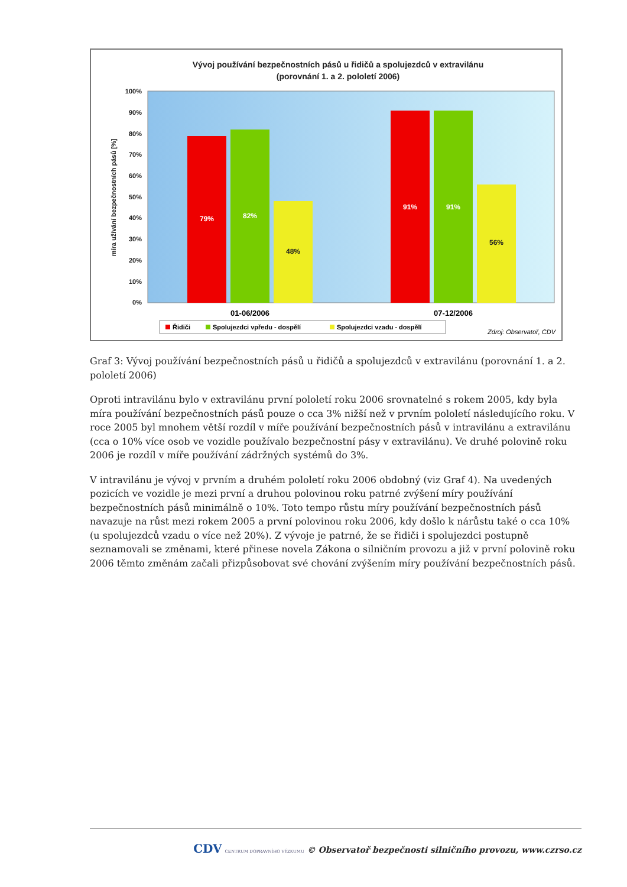Vývoj používání bezpečnostních pásů u řidičů a spolujezdců v extravilánu
(porovnání 1. a 2. pololetí 2006)
100%
90%
80%
70%
60%
50%
40%
30%
20%
10%
0%
míra užívání bezpečnostních pásů [%]
79%
82%
48%
91%
91%
56%
01-06/2006
07-12/2006
Řidiči
Spolujezdci vpředu - dospělí
Spolujezdci vzadu - dospělí
Zdroj: Observatoř, CDV
Graf 3: Vývoj používání bezpečnostních pásů u řidičů a spolujezdců v extravilánu (porovnání 1. a 2. pololetí 2006)
Oproti intravilánu bylo v extravilánu první pololetí roku 2006 srovnatelné s rokem 2005, kdy byla míra používání bezpečnostních pásů pouze o cca 3% nižší než v prvním pololetí následujícího roku. V roce 2005 byl mnohem větší rozdíl v míře používání bezpečnostních pásů v intravilánu a extravilánu (cca o 10% více osob ve vozidle používalo bezpečnostní pásy v extravilánu). Ve druhé polovině roku 2006 je rozdíl v míře používání zádržných systémů do 3%.
V intravilánu je vývoj v prvním a druhém pololetí roku 2006 obdobný (viz Graf 4). Na uvedených pozicích ve vozidle je mezi první a druhou polovinou roku patrné zvýšení míry používání bezpečnostních pásů minimálně o 10%. Toto tempo růstu míry používání bezpečnostních pásů navazuje na růst mezi rokem 2005 a první polovinou roku 2006, kdy došlo k nárůstu také o cca 10% (u spolujezdců vzadu o více než 20%). Z vývoje je patrné, že se řidiči i spolujezdci postupně seznamovali se změnami, které přinese novela Zákona o silničním provozu a již v první polovině roku 2006 těmto změnám začali přizpůsobovat své chování zvýšením míry používání bezpečnostních pásů.
CDV CENTRUM DOPRAVNÍHO VÝZKUMU © Observatoř bezpečnosti silničního provozu, www.czrso.cz